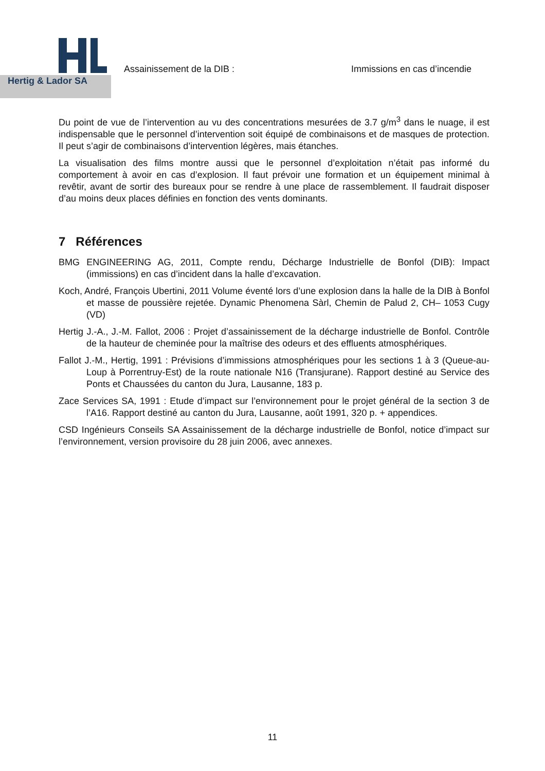Hertig & Lador SA
Assainissement de la DIB : Immissions en cas d’incendie
Du point de vue de l’intervention au vu des concentrations mesurées de 3.7 g/m<sup>3</sup> dans le nuage, il est indispensable que le personnel d’intervention soit équipé de combinaisons et de masques de protection. Il peut s’agir de combinaisons d’intervention légères, mais étanches.
La visualisation des films montre aussi que le personnel d’exploitation n’était pas informé du comportement à avoir en cas d’explosion. Il faut prévoir une formation et un équipement minimal à revêtir, avant de sortir des bureaux pour se rendre à une place de rassemblement. Il faudrait disposer d’au moins deux places définies en fonction des vents dominants.
7 Références
BMG ENGINEERING AG, 2011, Compte rendu, Décharge Industrielle de Bonfol (DIB): Impact (immissions) en cas d’incident dans la halle d’excavation.
Koch, André, François Ubertini, 2011 Volume éventé lors d’une explosion dans la halle de la DIB à Bonfol et masse de poussière rejetée. Dynamic Phenomena Sàrl, Chemin de Palud 2, CH– 1053 Cugy (VD)
Hertig J.-A., J.-M. Fallot, 2006 : Projet d’assainissement de la décharge industrielle de Bonfol. Contrôle de la hauteur de cheminée pour la maîtrise des odeurs et des effluents atmosphériques.
Fallot J.-M., Hertig, 1991 : Prévisions d’immissions atmosphériques pour les sections 1 à 3 (Queue-au-Loup à Porrentruy-Est) de la route nationale N16 (Transjurane). Rapport destiné au Service des Ponts et Chaussées du canton du Jura, Lausanne, 183 p.
Zace Services SA, 1991 : Etude d’impact sur l’environnement pour le projet général de la section 3 de l’A16. Rapport destiné au canton du Jura, Lausanne, août 1991, 320 p. + appendices.
CSD Ingénieurs Conseils SA Assainissement de la décharge industrielle de Bonfol, notice d’impact sur l’environnement, version provisoire du 28 juin 2006, avec annexes.
11